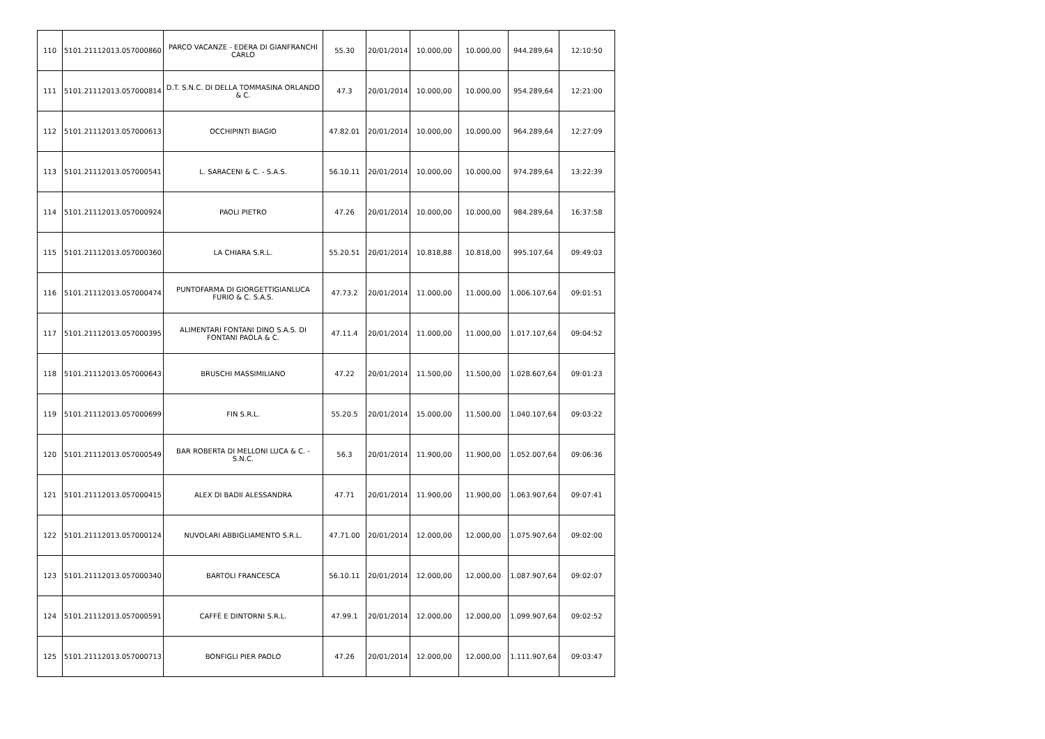| 110 | 5101.21112013.057000860 | PARCO VACANZE - EDERA DI GIANFRANCHI CARLO | 55.30 | 20/01/2014 | 10.000,00 | 10.000,00 | 944.289,64 | 12:10:50 |
| 111 | 5101.21112013.057000814 | D.T. S.N.C. DI DELLA TOMMASINA ORLANDO & C. | 47.3 | 20/01/2014 | 10.000,00 | 10.000,00 | 954.289,64 | 12:21:00 |
| 112 | 5101.21112013.057000613 | OCCHIPINTI BIAGIO | 47.82.01 | 20/01/2014 | 10.000,00 | 10.000,00 | 964.289,64 | 12:27:09 |
| 113 | 5101.21112013.057000541 | L. SARACENI & C. - S.A.S. | 56.10.11 | 20/01/2014 | 10.000,00 | 10.000,00 | 974.289,64 | 13:22:39 |
| 114 | 5101.21112013.057000924 | PAOLI PIETRO | 47.26 | 20/01/2014 | 10.000,00 | 10.000,00 | 984.289,64 | 16:37:58 |
| 115 | 5101.21112013.057000360 | LA CHIARA S.R.L. | 55.20.51 | 20/01/2014 | 10.818,88 | 10.818,00 | 995.107,64 | 09:49:03 |
| 116 | 5101.21112013.057000474 | PUNTOFARMA DI GIORGETTIGIANLUCA FURIO & C. S.A.S. | 47.73.2 | 20/01/2014 | 11.000,00 | 11.000,00 | 1.006.107,64 | 09:01:51 |
| 117 | 5101.21112013.057000395 | ALIMENTARI FONTANI DINO S.A.S. DI FONTANI PAOLA & C. | 47.11.4 | 20/01/2014 | 11.000,00 | 11.000,00 | 1.017.107,64 | 09:04:52 |
| 118 | 5101.21112013.057000643 | BRUSCHI MASSIMILIANO | 47.22 | 20/01/2014 | 11.500,00 | 11.500,00 | 1.028.607,64 | 09:01:23 |
| 119 | 5101.21112013.057000699 | FIN S.R.L. | 55.20.5 | 20/01/2014 | 15.000,00 | 11.500,00 | 1.040.107,64 | 09:03:22 |
| 120 | 5101.21112013.057000549 | BAR ROBERTA DI MELLONI LUCA & C. - S.N.C. | 56.3 | 20/01/2014 | 11.900,00 | 11.900,00 | 1.052.007,64 | 09:06:36 |
| 121 | 5101.21112013.057000415 | ALEX DI BADII ALESSANDRA | 47.71 | 20/01/2014 | 11.900,00 | 11.900,00 | 1.063.907,64 | 09:07:41 |
| 122 | 5101.21112013.057000124 | NUVOLARI ABBIGLIAMENTO S.R.L. | 47.71.00 | 20/01/2014 | 12.000,00 | 12.000,00 | 1.075.907,64 | 09:02:00 |
| 123 | 5101.21112013.057000340 | BARTOLI FRANCESCA | 56.10.11 | 20/01/2014 | 12.000,00 | 12.000,00 | 1.087.907,64 | 09:02:07 |
| 124 | 5101.21112013.057000591 | CAFFÈ E DINTORNI S.R.L. | 47.99.1 | 20/01/2014 | 12.000,00 | 12.000,00 | 1.099.907,64 | 09:02:52 |
| 125 | 5101.21112013.057000713 | BONFIGLI PIER PAOLO | 47.26 | 20/01/2014 | 12.000,00 | 12.000,00 | 1.111.907,64 | 09:03:47 |